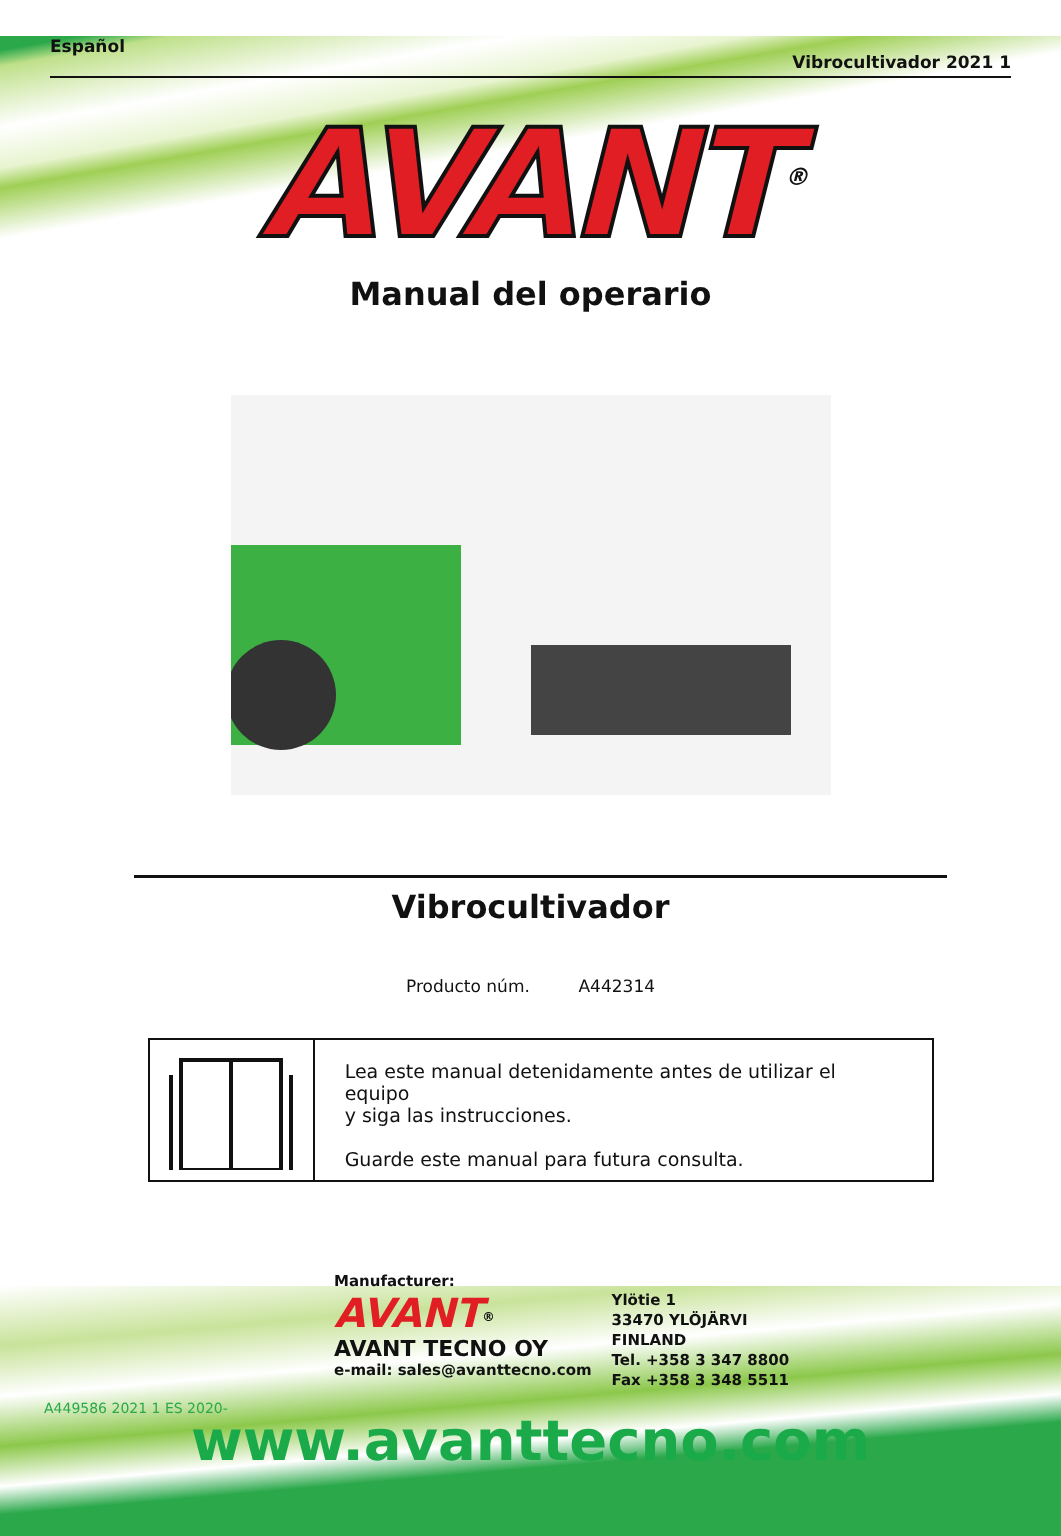Español Vibrocultivador 2021 1
AVANT<sup>®</sup>
Manual del operario
Vibrocultivador
Producto núm. A442314
Lea este manual detenidamente antes de utilizar el equipo
y siga las instrucciones.
Guarde este manual para futura consulta.
Manufacturer:
AVANT<sup>®</sup>
AVANT TECNO OY
e-mail: sales@avanttecno.com
Ylötie 1
33470 YLÖJÄRVI
FINLAND
Tel. +358 3 347 8800
Fax +358 3 348 5511
A449586 2021 1 ES 2020-
www.avanttecno.com